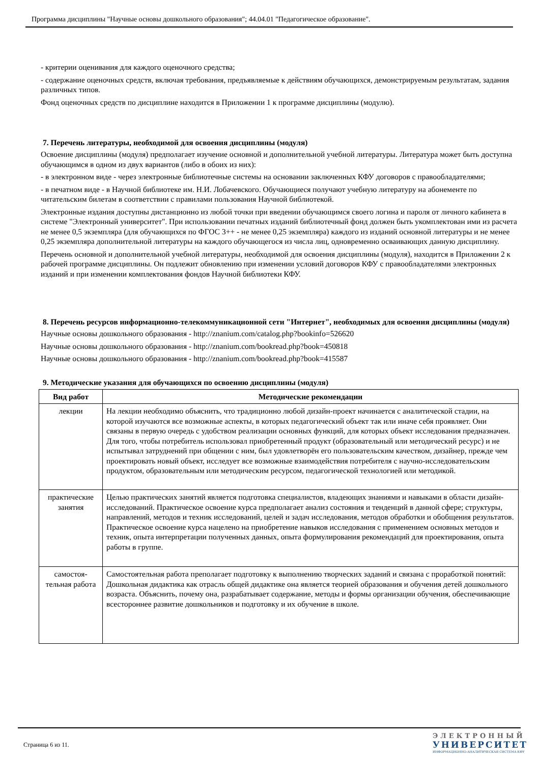Программа дисциплины "Научные основы дошкольного образования"; 44.04.01 "Педагогическое образование".
- критерии оценивания для каждого оценочного средства;
- содержание оценочных средств, включая требования, предъявляемые к действиям обучающихся, демонстрируемым результатам, задания различных типов.
Фонд оценочных средств по дисциплине находится в Приложении 1 к программе дисциплины (модулю).
7. Перечень литературы, необходимой для освоения дисциплины (модуля)
Освоение дисциплины (модуля) предполагает изучение основной и дополнительной учебной литературы. Литература может быть доступна обучающимся в одном из двух вариантов (либо в обоих из них):
- в электронном виде - через электронные библиотечные системы на основании заключенных КФУ договоров с правообладателями;
- в печатном виде - в Научной библиотеке им. Н.И. Лобачевского. Обучающиеся получают учебную литературу на абонементе по читательским билетам в соответствии с правилами пользования Научной библиотекой.
Электронные издания доступны дистанционно из любой точки при введении обучающимся своего логина и пароля от личного кабинета в системе "Электронный университет". При использовании печатных изданий библиотечный фонд должен быть укомплектован ими из расчета не менее 0,5 экземпляра (для обучающихся по ФГОС 3++ - не менее 0,25 экземпляра) каждого из изданий основной литературы и не менее 0,25 экземпляра дополнительной литературы на каждого обучающегося из числа лиц, одновременно осваивающих данную дисциплину.
Перечень основной и дополнительной учебной литературы, необходимой для освоения дисциплины (модуля), находится в Приложении 2 к рабочей программе дисциплины. Он подлежит обновлению при изменении условий договоров КФУ с правообладателями электронных изданий и при изменении комплектования фондов Научной библиотеки КФУ.
8. Перечень ресурсов информационно-телекоммуникационной сети "Интернет", необходимых для освоения дисциплины (модуля)
Научные основы дошкольного образования - http://znanium.com/catalog.php?bookinfo=526620
Научные основы дошкольного образования - http://znanium.com/bookread.php?book=450818
Научные основы дошкольного образования - http://znanium.com/bookread.php?book=415587
9. Методические указания для обучающихся по освоению дисциплины (модуля)
| Вид работ | Методические рекомендации |
| --- | --- |
| лекции | На лекции необходимо объяснить, что традиционно любой дизайн-проект начинается с аналитической стадии, на которой изучаются все возможные аспекты, в которых педагогический объект так или иначе себя проявляет. Они связаны в первую очередь с удобством реализации основных функций, для которых объект исследования предназначен. Для того, чтобы потребитель использовал приобретенный продукт (образовательный или методический ресурс) и не испытывал затруднений при общении с ним, был удовлетворён его пользовательским качеством, дизайнер, прежде чем проектировать новый объект, исследует все возможные взаимодействия потребителя с научно-исследовательским продуктом, образовательным или методическим ресурсом, педагогической технологией или методикой. |
| практические занятия | Целью практических занятий является подготовка специалистов, владеющих знаниями и навыками в области дизайн-исследований. Практическое освоение курса предполагает анализ состояния и тенденций в данной сфере; структуры, направлений, методов и техник исследований, целей и задач исследования, методов обработки и обобщения результатов. Практическое освоение курса нацелено на приобретение навыков исследования с применением основных методов и техник, опыта интерпретации полученных данных, опыта формулирования рекомендаций для проектирования, опыта работы в группе. |
| самостоя-тельная работа | Самостоятельная работа преполагает подготовку к выполнению творческих заданий и связана с проработкой понятий: Дошкольная дидактика как отрасль общей дидактике она является теорией образования и обучения детей дошкольного возраста. Объяснить, почему она, разрабатывает содержание, методы и формы организации обучения, обеспечивающие всестороннее развитие дошкольников и подготовку и их обучение в школе. |
Страница 6 из 11.
ЭЛЕКТРОННЫЙ
УНИВЕРСИТЕТ
ИНФОРМАЦИОННО-АНАЛИТИЧЕСКАЯ СИСТЕМА КФУ